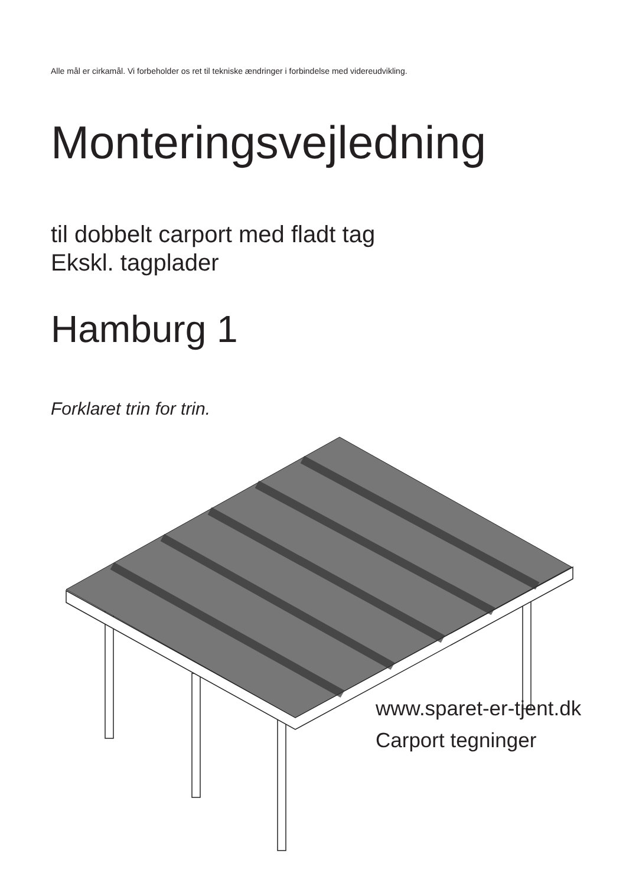Alle mål er cirkamål. Vi forbeholder os ret til tekniske ændringer i forbindelse med videreudvikling.
Monteringsvejledning
til dobbelt carport med fladt tag
Ekskl. tagplader
Hamburg 1
Forklaret trin for trin.
www.sparet-er-tjent.dk
Carport tegninger